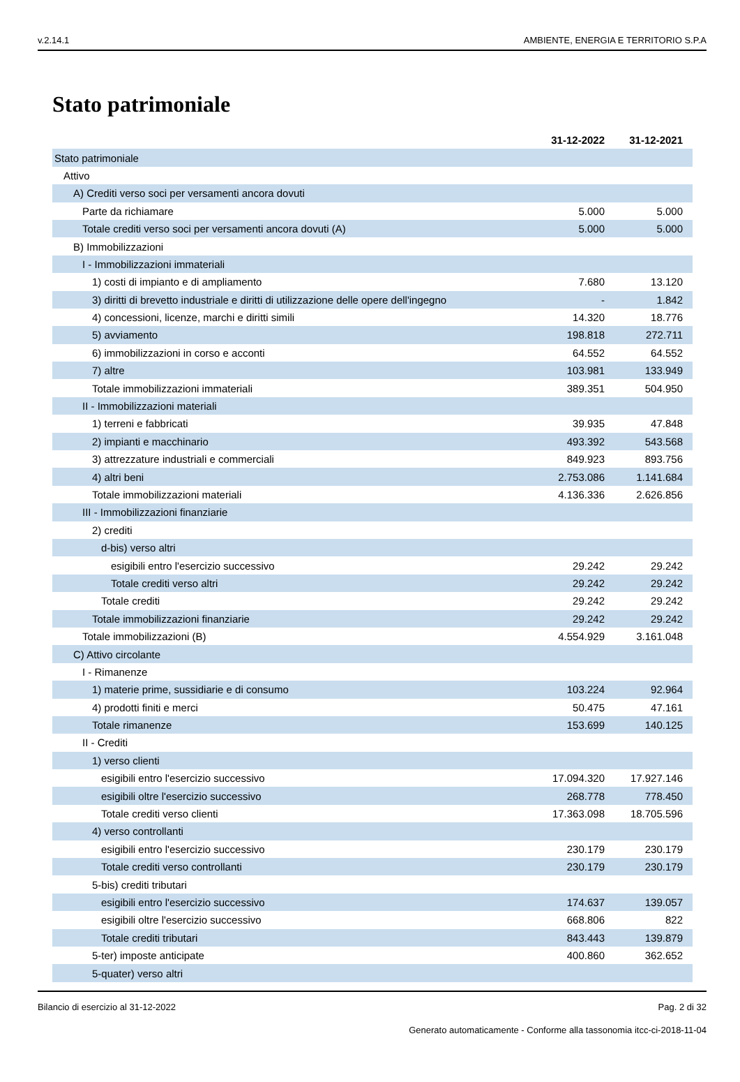v.2.14.1 AMBIENTE, ENERGIA E TERRITORIO S.P.A
Stato patrimoniale
| | 31-12-2022 | 31-12-2021 |
| --- | --- | --- |
| Stato patrimoniale | | |
| Attivo | | |
| A) Crediti verso soci per versamenti ancora dovuti | | |
| Parte da richiamare | 5.000 | 5.000 |
| Totale crediti verso soci per versamenti ancora dovuti (A) | 5.000 | 5.000 |
| B) Immobilizzazioni | | |
| I - Immobilizzazioni immateriali | | |
| 1) costi di impianto e di ampliamento | 7.680 | 13.120 |
| 3) diritti di brevetto industriale e diritti di utilizzazione delle opere dell'ingegno | - | 1.842 |
| 4) concessioni, licenze, marchi e diritti simili | 14.320 | 18.776 |
| 5) avviamento | 198.818 | 272.711 |
| 6) immobilizzazioni in corso e acconti | 64.552 | 64.552 |
| 7) altre | 103.981 | 133.949 |
| Totale immobilizzazioni immateriali | 389.351 | 504.950 |
| II - Immobilizzazioni materiali | | |
| 1) terreni e fabbricati | 39.935 | 47.848 |
| 2) impianti e macchinario | 493.392 | 543.568 |
| 3) attrezzature industriali e commerciali | 849.923 | 893.756 |
| 4) altri beni | 2.753.086 | 1.141.684 |
| Totale immobilizzazioni materiali | 4.136.336 | 2.626.856 |
| III - Immobilizzazioni finanziarie | | |
| 2) crediti | | |
| d-bis) verso altri | | |
| esigibili entro l'esercizio successivo | 29.242 | 29.242 |
| Totale crediti verso altri | 29.242 | 29.242 |
| Totale crediti | 29.242 | 29.242 |
| Totale immobilizzazioni finanziarie | 29.242 | 29.242 |
| Totale immobilizzazioni (B) | 4.554.929 | 3.161.048 |
| C) Attivo circolante | | |
| I - Rimanenze | | |
| 1) materie prime, sussidiarie e di consumo | 103.224 | 92.964 |
| 4) prodotti finiti e merci | 50.475 | 47.161 |
| Totale rimanenze | 153.699 | 140.125 |
| II - Crediti | | |
| 1) verso clienti | | |
| esigibili entro l'esercizio successivo | 17.094.320 | 17.927.146 |
| esigibili oltre l'esercizio successivo | 268.778 | 778.450 |
| Totale crediti verso clienti | 17.363.098 | 18.705.596 |
| 4) verso controllanti | | |
| esigibili entro l'esercizio successivo | 230.179 | 230.179 |
| Totale crediti verso controllanti | 230.179 | 230.179 |
| 5-bis) crediti tributari | | |
| esigibili entro l'esercizio successivo | 174.637 | 139.057 |
| esigibili oltre l'esercizio successivo | 668.806 | 822 |
| Totale crediti tributari | 843.443 | 139.879 |
| 5-ter) imposte anticipate | 400.860 | 362.652 |
| 5-quater) verso altri | | |
Bilancio di esercizio al 31-12-2022 Pag. 2 di 32
Generato automaticamente - Conforme alla tassonomia itcc-ci-2018-11-04